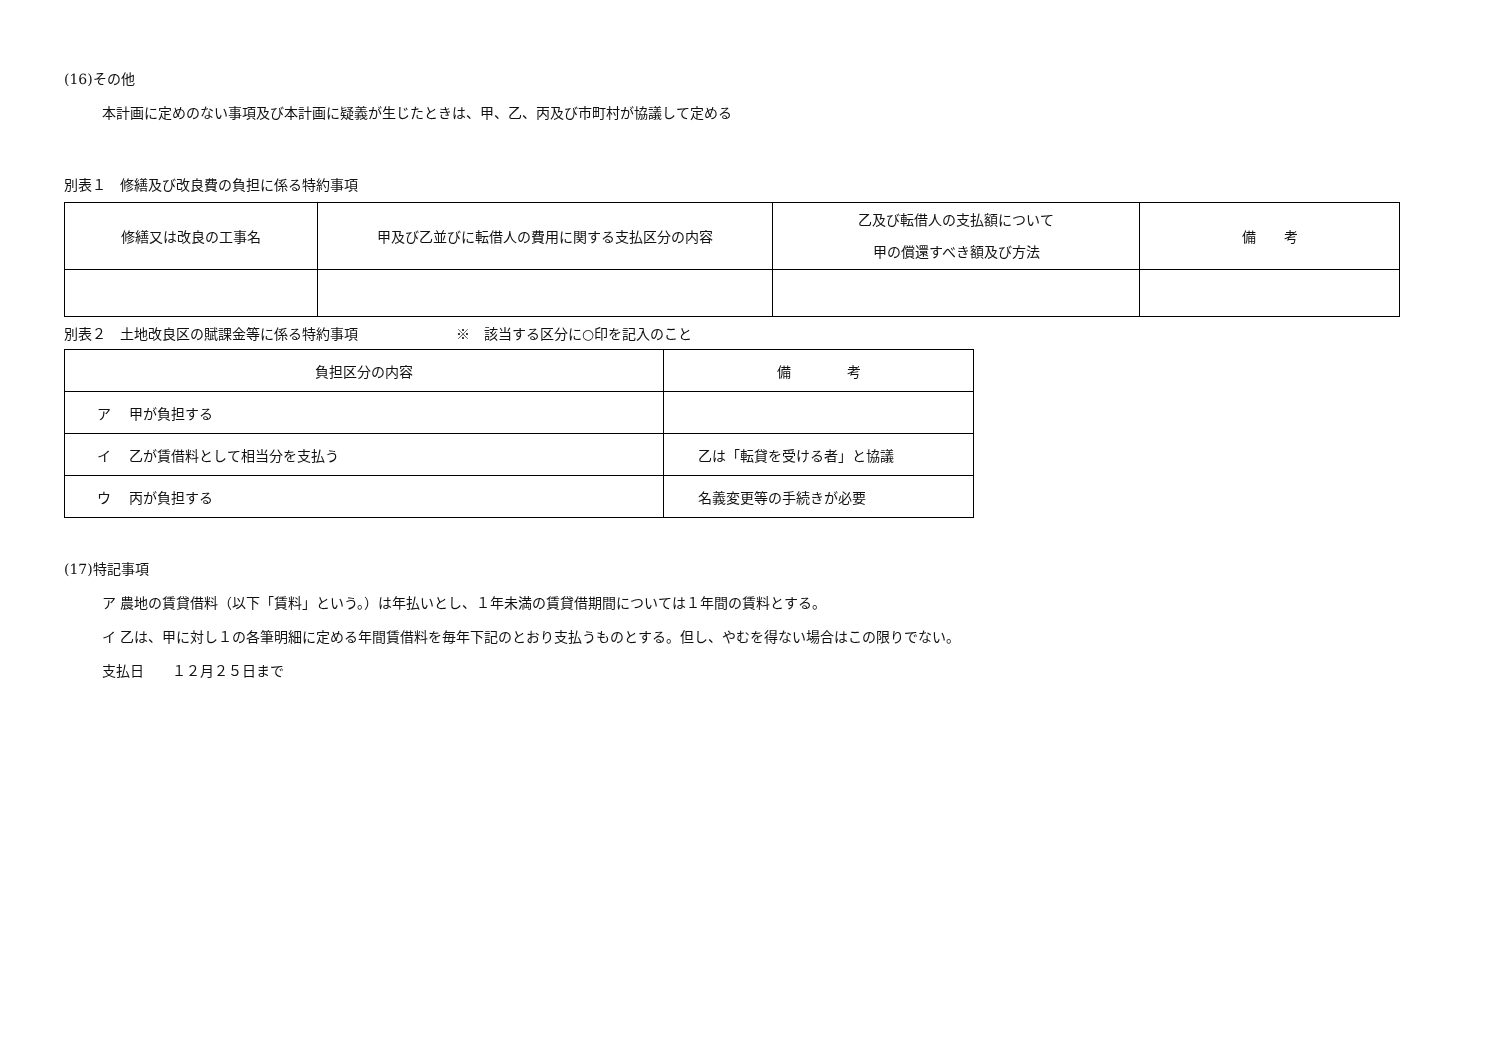(16)その他
本計画に定めのない事項及び本計画に疑義が生じたときは、甲、乙、丙及び市町村が協議して定める
別表１　修繕及び改良費の負担に係る特約事項
| 修繕又は改良の工事名 | 甲及び乙並びに転借人の費用に関する支払区分の内容 | 乙及び転借人の支払額について 甲の償還すべき額及び方法 | 備 考 |
| --- | --- | --- | --- |
別表２　土地改良区の賦課金等に係る特約事項　　　　　　　※　該当する区分に○印を記入のこと
| 負担区分の内容 | 備 考 |
| --- | --- |
| ア 甲が負担する | |
| イ 乙が賃借料として相当分を支払う | 乙は「転貸を受ける者」と協議 |
| ウ 丙が負担する | 名義変更等の手続きが必要 |
(17)特記事項
ア 農地の賃貸借料（以下「賃料」という。）は年払いとし、１年未満の賃貸借期間については１年間の賃料とする。
イ 乙は、甲に対し１の各筆明細に定める年間賃借料を毎年下記のとおり支払うものとする。但し、やむを得ない場合はこの限りでない。
支払日　　１２月２５日まで